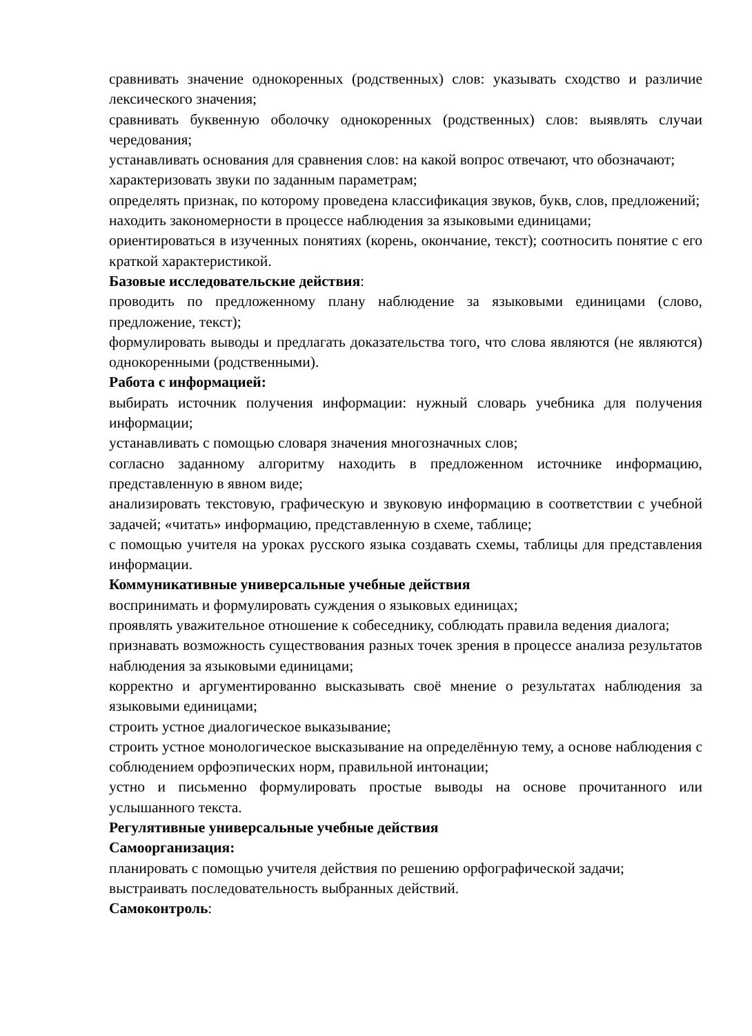сравнивать значение однокоренных (родственных) слов: указывать сходство и различие лексического значения;
сравнивать буквенную оболочку однокоренных (родственных) слов: выявлять случаи чередования;
устанавливать основания для сравнения слов: на какой вопрос отвечают, что обозначают;
характеризовать звуки по заданным параметрам;
определять признак, по которому проведена классификация звуков, букв, слов, предложений;
находить закономерности в процессе наблюдения за языковыми единицами;
ориентироваться в изученных понятиях (корень, окончание, текст); соотносить понятие с его краткой характеристикой.
Базовые исследовательские действия:
проводить по предложенному плану наблюдение за языковыми единицами (слово, предложение, текст);
формулировать выводы и предлагать доказательства того, что слова являются (не являются) однокоренными (родственными).
Работа с информацией:
выбирать источник получения информации: нужный словарь учебника для получения информации;
устанавливать с помощью словаря значения многозначных слов;
согласно заданному алгоритму находить в предложенном источнике информацию, представленную в явном виде;
анализировать текстовую, графическую и звуковую информацию в соответствии с учебной задачей; «читать» информацию, представленную в схеме, таблице;
с помощью учителя на уроках русского языка создавать схемы, таблицы для представления информации.
Коммуникативные универсальные учебные действия
воспринимать и формулировать суждения о языковых единицах;
проявлять уважительное отношение к собеседнику, соблюдать правила ведения диалога;
признавать возможность существования разных точек зрения в процессе анализа результатов наблюдения за языковыми единицами;
корректно и аргументированно высказывать своё мнение о результатах наблюдения за языковыми единицами;
строить устное диалогическое выказывание;
строить устное монологическое высказывание на определённую тему, а основе наблюдения с соблюдением орфоэпических норм, правильной интонации;
устно и письменно формулировать простые выводы на основе прочитанного или услышанного текста.
Регулятивные универсальные учебные действия
Самоорганизация:
планировать с помощью учителя действия по решению орфографической задачи;
выстраивать последовательность выбранных действий.
Самоконтроль: